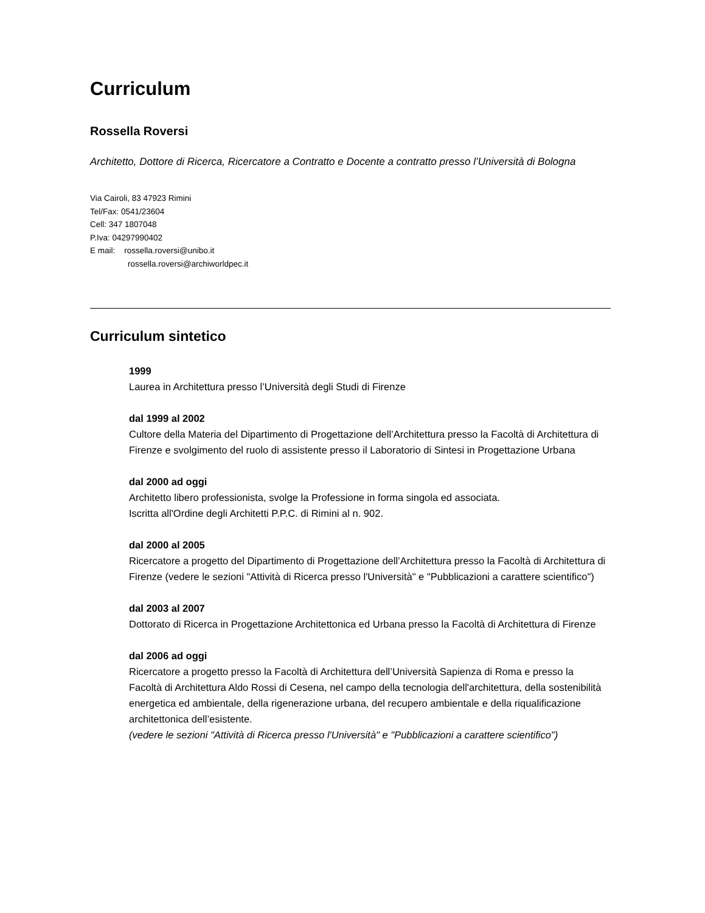Curriculum
Rossella Roversi
Architetto, Dottore di Ricerca, Ricercatore a Contratto e Docente a contratto presso l’Università di Bologna
Via Cairoli, 83 47923 Rimini
Tel/Fax: 0541/23604
Cell: 347 1807048
P.Iva: 04297990402
E mail: rossella.roversi@unibo.it
rossella.roversi@archiworldpec.it
Curriculum sintetico
1999
Laurea in Architettura presso l’Università degli Studi di Firenze
dal 1999 al 2002
Cultore della Materia del Dipartimento di Progettazione dell’Architettura presso la Facoltà di Architettura di Firenze e svolgimento del ruolo di assistente presso il Laboratorio di Sintesi in Progettazione Urbana
dal 2000 ad oggi
Architetto libero professionista, svolge la Professione in forma singola ed associata.
Iscritta all'Ordine degli Architetti P.P.C. di Rimini al n. 902.
dal 2000 al 2005
Ricercatore a progetto del Dipartimento di Progettazione dell’Architettura presso la Facoltà di Architettura di Firenze (vedere le sezioni "Attività di Ricerca presso l'Università" e "Pubblicazioni a carattere scientifico")
dal 2003 al 2007
Dottorato di Ricerca in Progettazione Architettonica ed Urbana presso la Facoltà di Architettura di Firenze
dal 2006 ad oggi
Ricercatore a progetto presso la Facoltà di Architettura dell’Università Sapienza di Roma e presso la Facoltà di Architettura Aldo Rossi di Cesena, nel campo della tecnologia dell'architettura, della sostenibilità energetica ed ambientale, della rigenerazione urbana, del recupero ambientale e della riqualificazione architettonica dell’esistente.
(vedere le sezioni "Attività di Ricerca presso l'Università" e "Pubblicazioni a carattere scientifico")